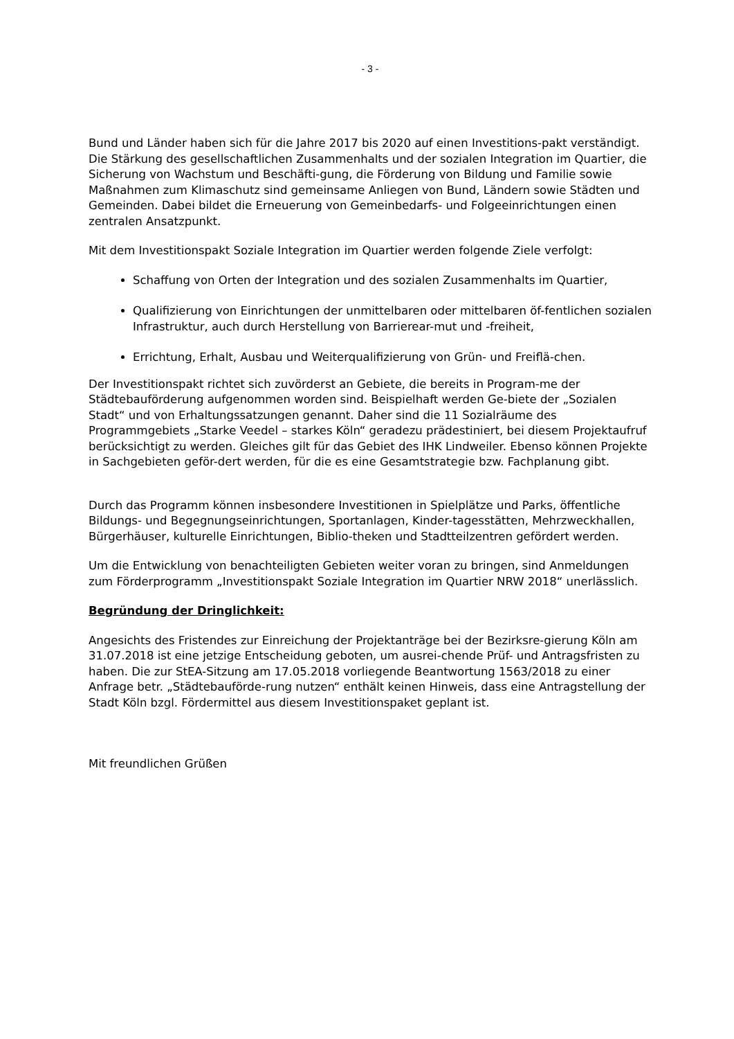- 3 -
Bund und Länder haben sich für die Jahre 2017 bis 2020 auf einen Investitions-pakt verständigt. Die Stärkung des gesellschaftlichen Zusammenhalts und der sozialen Integration im Quartier, die Sicherung von Wachstum und Beschäfti-gung, die Förderung von Bildung und Familie sowie Maßnahmen zum Klimaschutz sind gemeinsame Anliegen von Bund, Ländern sowie Städten und Gemeinden. Dabei bildet die Erneuerung von Gemeinbedarfs- und Folgeeinrichtungen einen zentralen Ansatzpunkt.
Mit dem Investitionspakt Soziale Integration im Quartier werden folgende Ziele verfolgt:
Schaffung von Orten der Integration und des sozialen Zusammenhalts im Quartier,
Qualifizierung von Einrichtungen der unmittelbaren oder mittelbaren öf-fentlichen sozialen Infrastruktur, auch durch Herstellung von Barrierear-mut und -freiheit,
Errichtung, Erhalt, Ausbau und Weiterqualifizierung von Grün- und Freiflä-chen.
Der Investitionspakt richtet sich zuvörderst an Gebiete, die bereits in Program-me der Städtebauförderung aufgenommen worden sind. Beispielhaft werden Ge-biete der „Sozialen Stadt“ und von Erhaltungssatzungen genannt. Daher sind die 11 Sozialräume des Programmgebiets „Starke Veedel – starkes Köln“ geradezu prädestiniert, bei diesem Projektaufruf berücksichtigt zu werden. Gleiches gilt für das Gebiet des IHK Lindweiler. Ebenso können Projekte in Sachgebieten geför-dert werden, für die es eine Gesamtstrategie bzw. Fachplanung gibt.
Durch das Programm können insbesondere Investitionen in Spielplätze und Parks, öffentliche Bildungs- und Begegnungseinrichtungen, Sportanlagen, Kinder-tagesstätten, Mehrzweckhallen, Bürgerhäuser, kulturelle Einrichtungen, Biblio-theken und Stadtteilzentren gefördert werden.
Um die Entwicklung von benachteiligten Gebieten weiter voran zu bringen, sind Anmeldungen zum Förderprogramm „Investitionspakt Soziale Integration im Quartier NRW 2018“ unerlässlich.
Begründung der Dringlichkeit:
Angesichts des Fristendes zur Einreichung der Projektanträge bei der Bezirksre-gierung Köln am 31.07.2018 ist eine jetzige Entscheidung geboten, um ausrei-chende Prüf- und Antragsfristen zu haben. Die zur StEA-Sitzung am 17.05.2018 vorliegende Beantwortung 1563/2018 zu einer Anfrage betr. „Städtebauförde-rung nutzen“ enthält keinen Hinweis, dass eine Antragstellung der Stadt Köln bzgl. Fördermittel aus diesem Investitionspaket geplant ist.
Mit freundlichen Grüßen